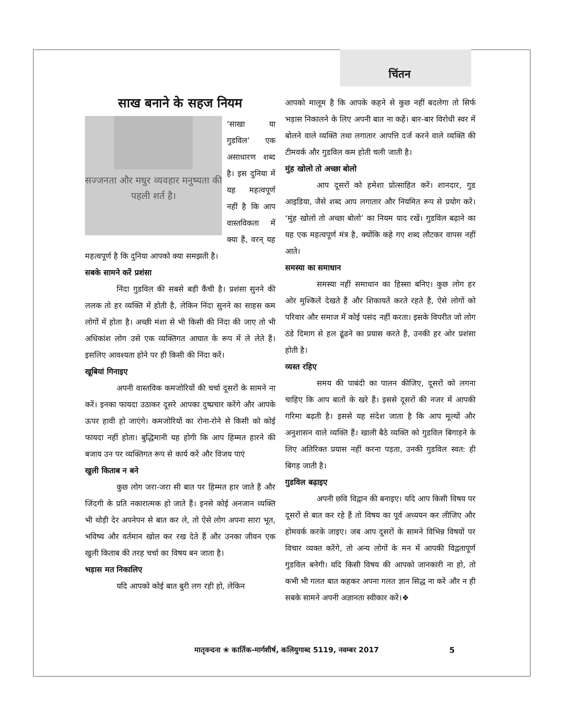चिंतन
साख बनाने के सहज नियम
सज्जनता और मधुर व्यवहार मनुष्यता की पहली शर्त है।
‘साखा या गुडविल’ एक असाधारण शब्द है। इस दुनिया में यह महत्वपूर्ण नहीं है कि आप वास्तविकता में क्या हैं, वरन् यह महत्वपूर्ण है कि दुनिया आपको क्या समझती है।
सबके सामने करें प्रशंसा
निंदा गुडविल की सबसे बड़ी कैंची है। प्रशंसा सुनने की ललक तो हर व्यक्ति में होती है, लेकिन निंदा सुनने का साहस कम लोगों में होता है। अच्छी मंशा से भी किसी की निंदा की जाए तो भी अधिकांश लोग उसे एक व्यक्तिगत आघात के रूप में ले लेते हैं। इसलिए आवश्यता होने पर ही किसी की निंदा करें।
खूबियां गिनाइए
अपनी वास्तविक कमजोरियों की चर्चा दूसरों के सामने ना करें। इनका फायदा उठाकर दूसरे आपका दुष्प्रचार करेंगे और आपके ऊपर हावी हो जाएंगे। कमजोरियों का रोना-रोने से किसी को कोई फायदा नहीं होता। बुद्धिमानी यह होगी कि आप हिम्मत हारने की बजाय उन पर व्यक्तिगत रूप से कार्य करें और विजय पाएं
खुली किताब न बने
कुछ लोग जरा-जरा सी बात पर हिम्मत हार जाते हैं और जिंदगी के प्रति नकारात्मक हो जाते हैं। इनसे कोई अनजान व्यक्ति भी थोड़ी देर अपनेपन से बात कर ले, तो ऐसे लोग अपना सारा भूत, भविष्य और वर्तमान खोल कर रख देते हैं और उनका जीवन एक खुली किताब की तरह चर्चा का विषय बन जाता है।
भड़ास मत निकालिए
यदि आपको कोई बात बुरी लग रही हो, लेकिन
आपको मालूम है कि आपके कहने से कुछ नहीं बदलेगा तो सिर्फ भड़ास निकालने के लिए अपनी बात ना कहें। बार-बार विरोधी स्वर में बोलने वाले व्यक्ति तथा लगातार आपत्ति दर्ज करने वाले व्यक्ति की टीमवर्क और गुडविल कम होती चली जाती है।
मुंह खोलो तो अच्छा बोलो
आप दूसरों को हमेशा प्रोत्साहित करें। शानदार, गुड आइडिया, जैसे शब्द आप लगातार और नियमित रूप से प्रयोग करें। ‘मुंह खोलो तो अच्छा बोलो’ का नियम याद रखें। गुडविल बढ़ाने का यह एक महत्वपूर्ण मंत्र है, क्योंकि कहे गए शब्द लौटकर वापस नहीं आते।
समस्या का समाधान
समस्या नहीं समाधान का हिस्सा बनिए। कुछ लोग हर ओर मुश्किलें देखते हैं और शिकायतें करते रहते हैं, ऐसे लोगों को परिवार और समाज में कोई पसंद नहीं करता। इसके विपरीत जो लोग ठंडे दिमाग से हल ढूंढने का प्रयास करते हैं, उनकी हर ओर प्रशंसा होती है।
व्यस्त रहिए
समय की पाबंदी का पालन कीजिए, दूसरों को लगना चाहिए कि आप बातों के खरे हैं। इससे दूसरों की नजर में आपकी गरिमा बढ़ती है। इससे यह संदेश जाता है कि आप मूल्यों और अनुशासन वाले व्यक्ति हैं। खाली बैठे व्यक्ति को गुडविल बिगाड़ने के लिए अतिरिक्त प्रयास नहीं करना पड़ता, उनकी गुडविल स्वत: ही बिगड़ जाती है।
गुडविल बढ़ाइए
अपनी छवि विद्वान की बनाइए। यदि आप किसी विषय पर दूसरों से बात कर रहे हैं तो विषय का पूर्व अध्ययन कर लीजिए और होमवर्क करके जाइए। जब आप दूसरों के सामने विभिन्न विषयों पर विचार व्यक्त करेंगे, तो अन्य लोगों के मन में आपकी विद्वतापूर्ण गुडविल बनेगी। यदि किसी विषय की आपको जानकारी ना हो, तो कभी भी गलत बात कहकर अपना गलत ज्ञान सिद्ध ना करें और न ही सबके सामने अपनी अज्ञानता स्वीकार करें।❖
मातृवन्दना ❀ कार्तिक-मार्गशीर्ष, कलियुगाब्द 5119, नवम्बर 2017
5